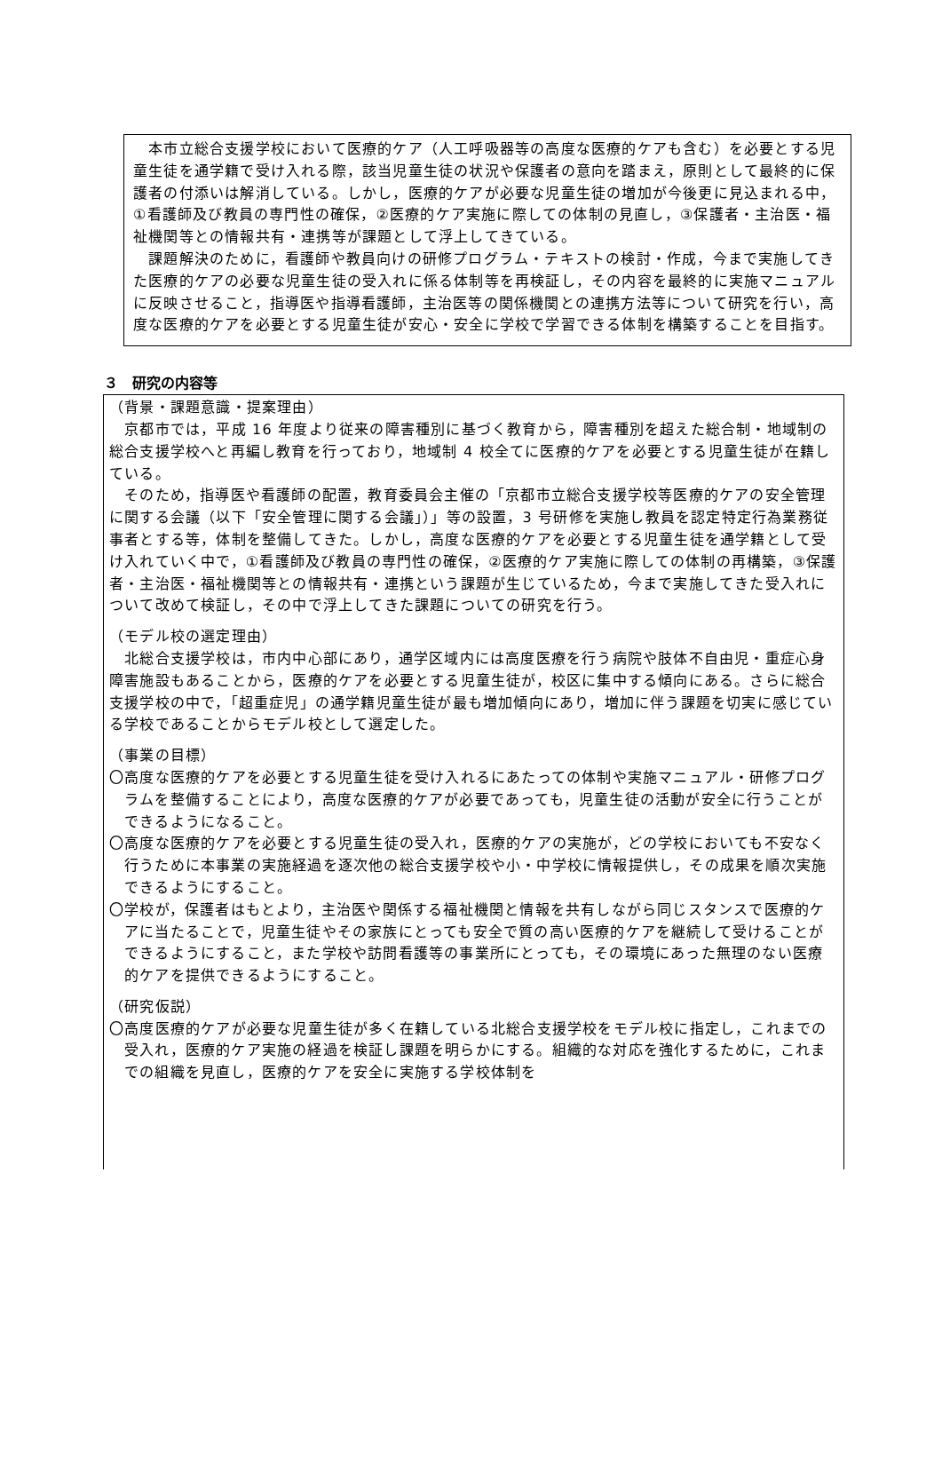本市立総合支援学校において医療的ケア（人工呼吸器等の高度な医療的ケアも含む）を必要とする児童生徒を通学籍で受け入れる際，該当児童生徒の状況や保護者の意向を踏まえ，原則として最終的に保護者の付添いは解消している。しかし，医療的ケアが必要な児童生徒の増加が今後更に見込まれる中，①看護師及び教員の専門性の確保，②医療的ケア実施に際しての体制の見直し，③保護者・主治医・福祉機関等との情報共有・連携等が課題として浮上してきている。
　課題解決のために，看護師や教員向けの研修プログラム・テキストの検討・作成，今まで実施してきた医療的ケアの必要な児童生徒の受入れに係る体制等を再検証し，その内容を最終的に実施マニュアルに反映させること，指導医や指導看護師，主治医等の関係機関との連携方法等について研究を行い，高度な医療的ケアを必要とする児童生徒が安心・安全に学校で学習できる体制を構築することを目指す。
３　研究の内容等
（背景・課題意識・提案理由）
　京都市では，平成 16 年度より従来の障害種別に基づく教育から，障害種別を超えた総合制・地域制の総合支援学校へと再編し教育を行っており，地域制 4 校全てに医療的ケアを必要とする児童生徒が在籍している。
　そのため，指導医や看護師の配置，教育委員会主催の「京都市立総合支援学校等医療的ケアの安全管理に関する会議（以下「安全管理に関する会議」）」等の設置，3 号研修を実施し教員を認定特定行為業務従事者とする等，体制を整備してきた。しかし，高度な医療的ケアを必要とする児童生徒を通学籍として受け入れていく中で，①看護師及び教員の専門性の確保，②医療的ケア実施に際しての体制の再構築，③保護者・主治医・福祉機関等との情報共有・連携という課題が生じているため，今まで実施してきた受入れについて改めて検証し，その中で浮上してきた課題についての研究を行う。
（モデル校の選定理由）
　北総合支援学校は，市内中心部にあり，通学区域内には高度医療を行う病院や肢体不自由児・重症心身障害施設もあることから，医療的ケアを必要とする児童生徒が，校区に集中する傾向にある。さらに総合支援学校の中で，「超重症児」の通学籍児童生徒が最も増加傾向にあり，増加に伴う課題を切実に感じている学校であることからモデル校として選定した。
（事業の目標）
〇高度な医療的ケアを必要とする児童生徒を受け入れるにあたっての体制や実施マニュアル・研修プログラムを整備することにより，高度な医療的ケアが必要であっても，児童生徒の活動が安全に行うことができるようになること。
〇高度な医療的ケアを必要とする児童生徒の受入れ，医療的ケアの実施が，どの学校においても不安なく行うために本事業の実施経過を逐次他の総合支援学校や小・中学校に情報提供し，その成果を順次実施できるようにすること。
〇学校が，保護者はもとより，主治医や関係する福祉機関と情報を共有しながら同じスタンスで医療的ケアに当たることで，児童生徒やその家族にとっても安全で質の高い医療的ケアを継続して受けることができるようにすること，また学校や訪問看護等の事業所にとっても，その環境にあった無理のない医療的ケアを提供できるようにすること。
（研究仮説）
〇高度医療的ケアが必要な児童生徒が多く在籍している北総合支援学校をモデル校に指定し，これまでの受入れ，医療的ケア実施の経過を検証し課題を明らかにする。組織的な対応を強化するために，これまでの組織を見直し，医療的ケアを安全に実施する学校体制を